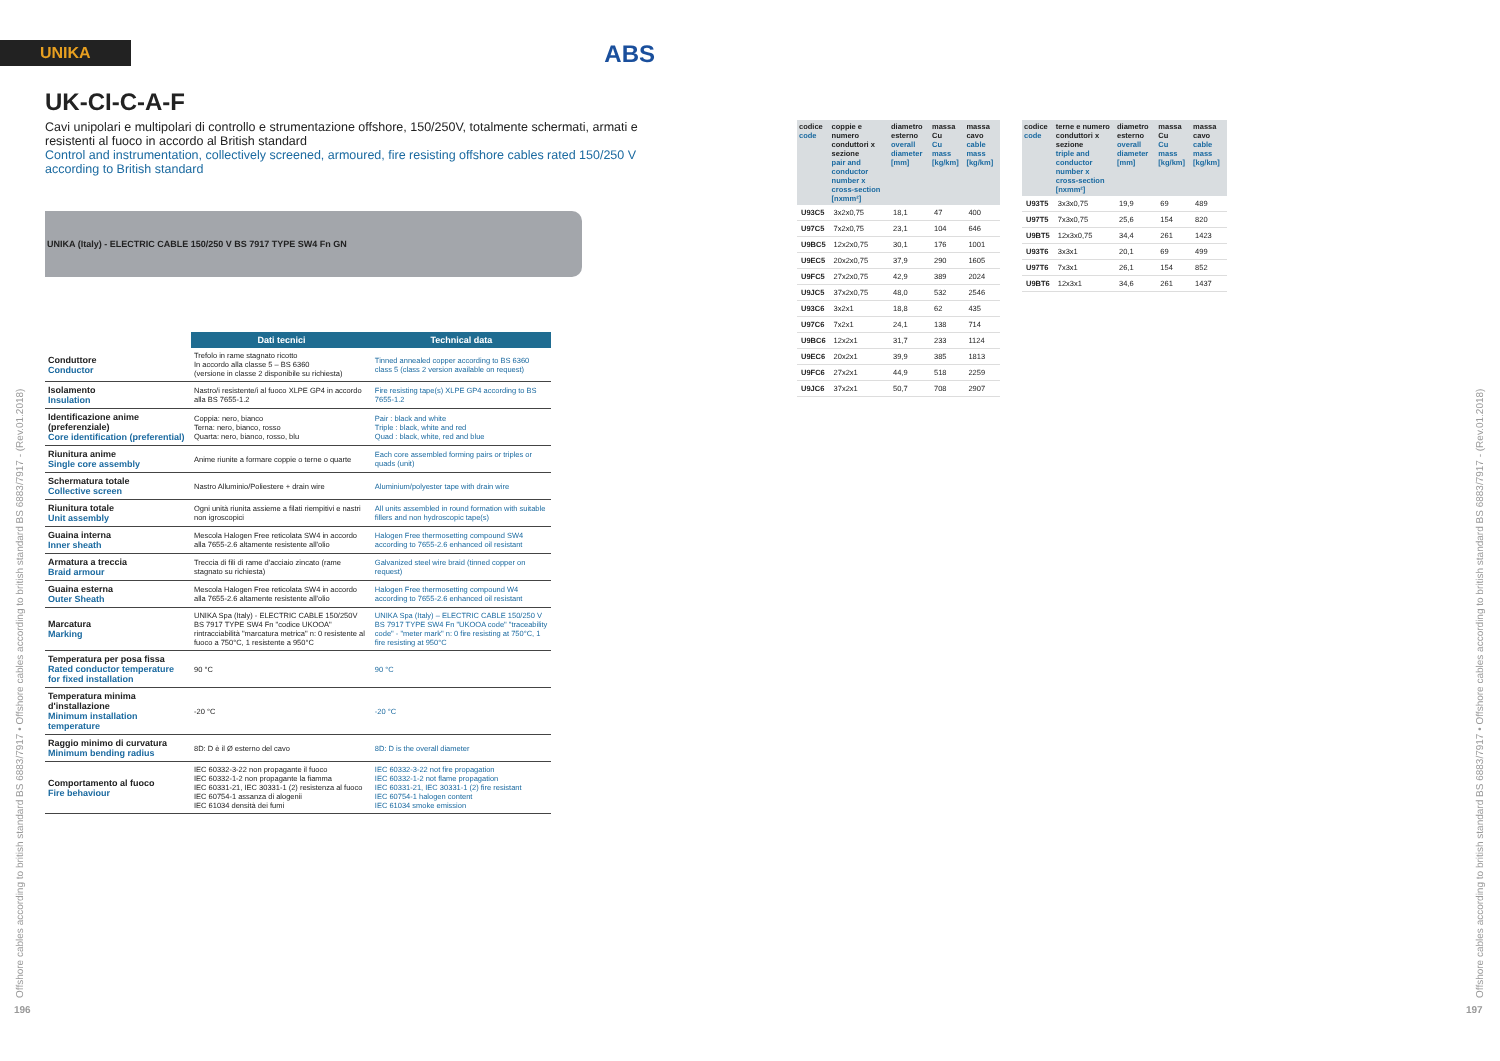UNIKA
ABS
UK-CI-C-A-F
Cavi unipolari e multipolari di controllo e strumentazione offshore, 150/250V, totalmente schermati, armati e resistenti al fuoco in accordo al British standard
Control and instrumentation, collectively screened, armoured, fire resisting offshore cables rated 150/250 V according to British standard
UNIKA (Italy) - ELECTRIC CABLE 150/250 V BS 7917 TYPE SW4 Fn GN
| | Dati tecnici | Technical data |
| --- | --- | --- |
| Conduttore Conductor | Trefolo in rame stagnato ricotto In accordo alla classe 5 – BS 6360 (versione in classe 2 disponibile su richiesta) | Tinned annealed copper according to BS 6360 class 5 (class 2 version available on request) |
| Isolamento Insulation | Nastro/i resistente/i al fuoco XLPE GP4 in accordo alla BS 7655-1.2 | Fire resisting tape(s) XLPE GP4 according to BS 7655-1.2 |
| Identificazione anime (preferenziale) Core identification (preferential) | Coppia: nero, bianco Terna: nero, bianco, rosso Quarta: nero, bianco, rosso, blu | Pair : black and white Triple : black, white and red Quad : black, white, red and blue |
| Riunitura anime Single core assembly | Anime riunite a formare coppie o terne o quarte | Each core assembled forming pairs or triples or quads (unit) |
| Schermatura totale Collective screen | Nastro Alluminio/Poliestere + drain wire | Aluminium/polyester tape with drain wire |
| Riunitura totale Unit assembly | Ogni unità riunita assieme a filati riempitivi e nastri non igroscopici | All units assembled in round formation with suitable fillers and non hydroscopic tape(s) |
| Guaina interna Inner sheath | Mescola Halogen Free reticolata SW4 in accordo alla 7655-2.6 altamente resistente all'olio | Halogen Free thermosetting compound SW4 according to 7655-2.6 enhanced oil resistant |
| Armatura a treccia Braid armour | Treccia di fili di rame d'acciaio zincato (rame stagnato su richiesta) | Galvanized steel wire braid (tinned copper on request) |
| Guaina esterna Outer Sheath | Mescola Halogen Free reticolata SW4 in accordo alla 7655-2.6 altamente resistente all'olio | Halogen Free thermosetting compound W4 according to 7655-2.6 enhanced oil resistant |
| Marcatura Marking | UNIKA Spa (Italy) - ELECTRIC CABLE 150/250V BS 7917 TYPE SW4 Fn "codice UKOOA" rintracciabilità "marcatura metrica" n: 0 resistente al fuoco a 750°C, 1 resistente a 950°C | UNIKA Spa (Italy) – ELECTRIC CABLE 150/250 V BS 7917 TYPE SW4 Fn "UKOOA code" "traceability code" - "meter mark" n: 0 fire resisting at 750°C, 1 fire resisting at 950°C |
| Temperatura per posa fissa Rated conductor temperature for fixed installation | 90 °C | 90 °C |
| Temperatura minima d'installazione Minimum installation temperature | -20 °C | -20 °C |
| Raggio minimo di curvatura Minimum bending radius | 8D: D è il Ø esterno del cavo | 8D: D is the overall diameter |
| Comportamento al fuoco Fire behaviour | IEC 60332-3-22 non propagante il fuoco IEC 60332-1-2 non propagante la fiamma IEC 60331-21, IEC 30331-1 (2) resistenza al fuoco IEC 60754-1 assanza di alogenii IEC 61034 densità dei fumi | IEC 60332-3-22 not fire propagation IEC 60332-1-2 not flame propagation IEC 60331-21, IEC 30331-1 (2) fire resistant IEC 60754-1 halogen content IEC 61034 smoke emission |
| codice code | coppie e numero conduttori x sezione pair and conductor number x cross-section [nxmm²] | diametro esterno overall diameter [mm] | massa Cu Cu mass [kg/km] | massa cavo cable mass [kg/km] |
| --- | --- | --- | --- | --- |
| U93C5 | 3x2x0,75 | 18,1 | 47 | 400 |
| U97C5 | 7x2x0,75 | 23,1 | 104 | 646 |
| U9BC5 | 12x2x0,75 | 30,1 | 176 | 1001 |
| U9EC5 | 20x2x0,75 | 37,9 | 290 | 1605 |
| U9FC5 | 27x2x0,75 | 42,9 | 389 | 2024 |
| U9JC5 | 37x2x0,75 | 48,0 | 532 | 2546 |
| U93C6 | 3x2x1 | 18,8 | 62 | 435 |
| U97C6 | 7x2x1 | 24,1 | 138 | 714 |
| U9BC6 | 12x2x1 | 31,7 | 233 | 1124 |
| U9EC6 | 20x2x1 | 39,9 | 385 | 1813 |
| U9FC6 | 27x2x1 | 44,9 | 518 | 2259 |
| U9JC6 | 37x2x1 | 50,7 | 708 | 2907 |
| codice code | terne e numero conduttori x sezione triple and conductor number x cross-section [nxmm²] | diametro esterno overall diameter [mm] | massa Cu Cu mass [kg/km] | massa cavo cable mass [kg/km] |
| --- | --- | --- | --- | --- |
| U93T5 | 3x3x0,75 | 19,9 | 69 | 489 |
| U97T5 | 7x3x0,75 | 25,6 | 154 | 820 |
| U9BT5 | 12x3x0,75 | 34,4 | 261 | 1423 |
| U93T6 | 3x3x1 | 20,1 | 69 | 499 |
| U97T6 | 7x3x1 | 26,1 | 154 | 852 |
| U9BT6 | 12x3x1 | 34,6 | 261 | 1437 |
Offshore cables according to british standard BS 6883/7917 • Offshore cables according to british standard BS 6883/7917 - (Rev.01.2018)
196
Offshore cables according to british standard BS 6883/7917 • Offshore cables according to british standard BS 6883/7917 - (Rev.01.2018)
197